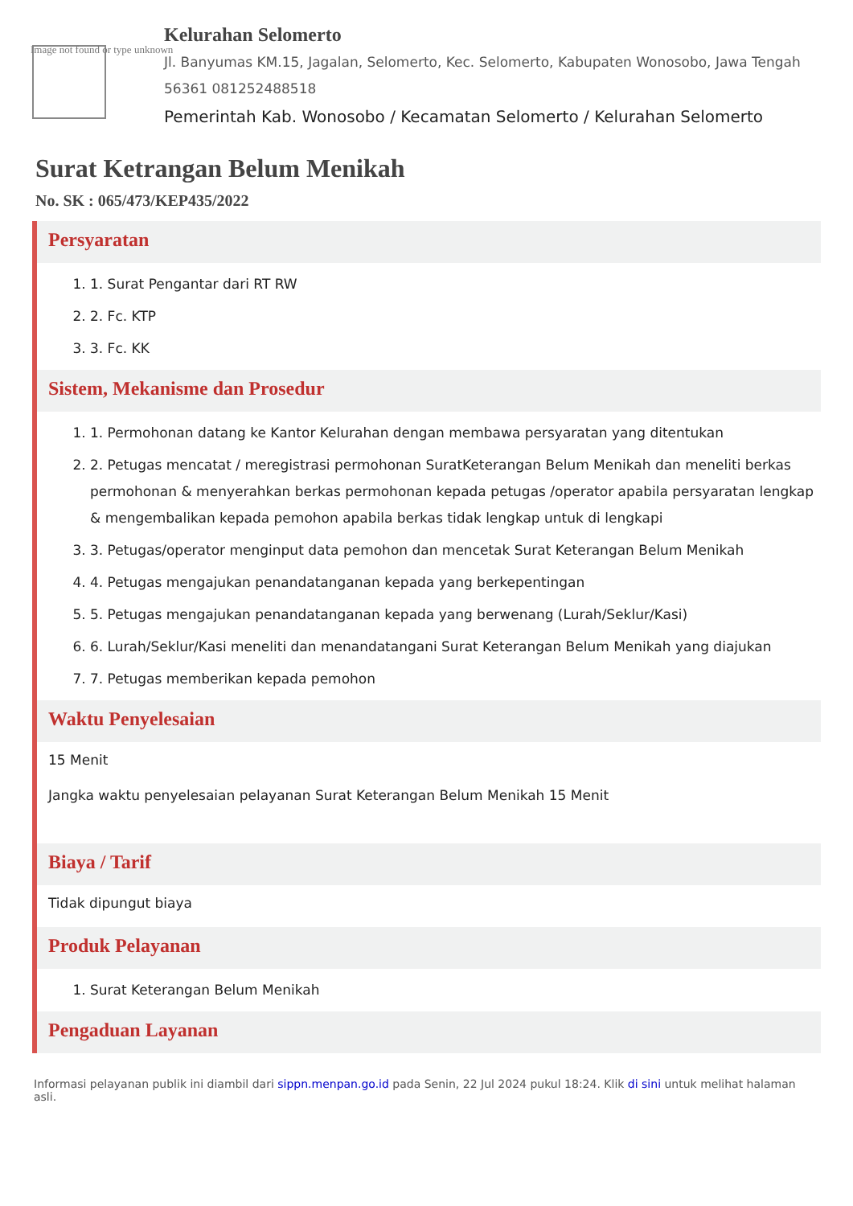Image not found or type unknown
Kelurahan Selomerto
Jl. Banyumas KM.15, Jagalan, Selomerto, Kec. Selomerto, Kabupaten Wonosobo, Jawa Tengah 56361 081252488518
Pemerintah Kab. Wonosobo / Kecamatan Selomerto / Kelurahan Selomerto
Surat Ketrangan Belum Menikah
No. SK : 065/473/KEP435/2022
Persyaratan
1. 1. Surat Pengantar dari RT RW
2. 2. Fc. KTP
3. 3. Fc. KK
Sistem, Mekanisme dan Prosedur
1. 1. Permohonan datang ke Kantor Kelurahan dengan membawa persyaratan yang ditentukan
2. 2. Petugas mencatat / meregistrasi permohonan SuratKeterangan Belum Menikah dan meneliti berkas permohonan & menyerahkan berkas permohonan kepada petugas /operator apabila persyaratan lengkap & mengembalikan kepada pemohon apabila berkas tidak lengkap untuk di lengkapi
3. 3. Petugas/operator menginput data pemohon dan mencetak Surat Keterangan Belum Menikah
4. 4. Petugas mengajukan penandatanganan kepada yang berkepentingan
5. 5. Petugas mengajukan penandatanganan kepada yang berwenang (Lurah/Seklur/Kasi)
6. 6. Lurah/Seklur/Kasi meneliti dan menandatangani Surat Keterangan Belum Menikah yang diajukan
7. 7. Petugas memberikan kepada pemohon
Waktu Penyelesaian
15 Menit
Jangka waktu penyelesaian pelayanan Surat Keterangan Belum Menikah 15 Menit
Biaya / Tarif
Tidak dipungut biaya
Produk Pelayanan
1. Surat Keterangan Belum Menikah
Pengaduan Layanan
Informasi pelayanan publik ini diambil dari sippn.menpan.go.id pada Senin, 22 Jul 2024 pukul 18:24. Klik di sini untuk melihat halaman asli.